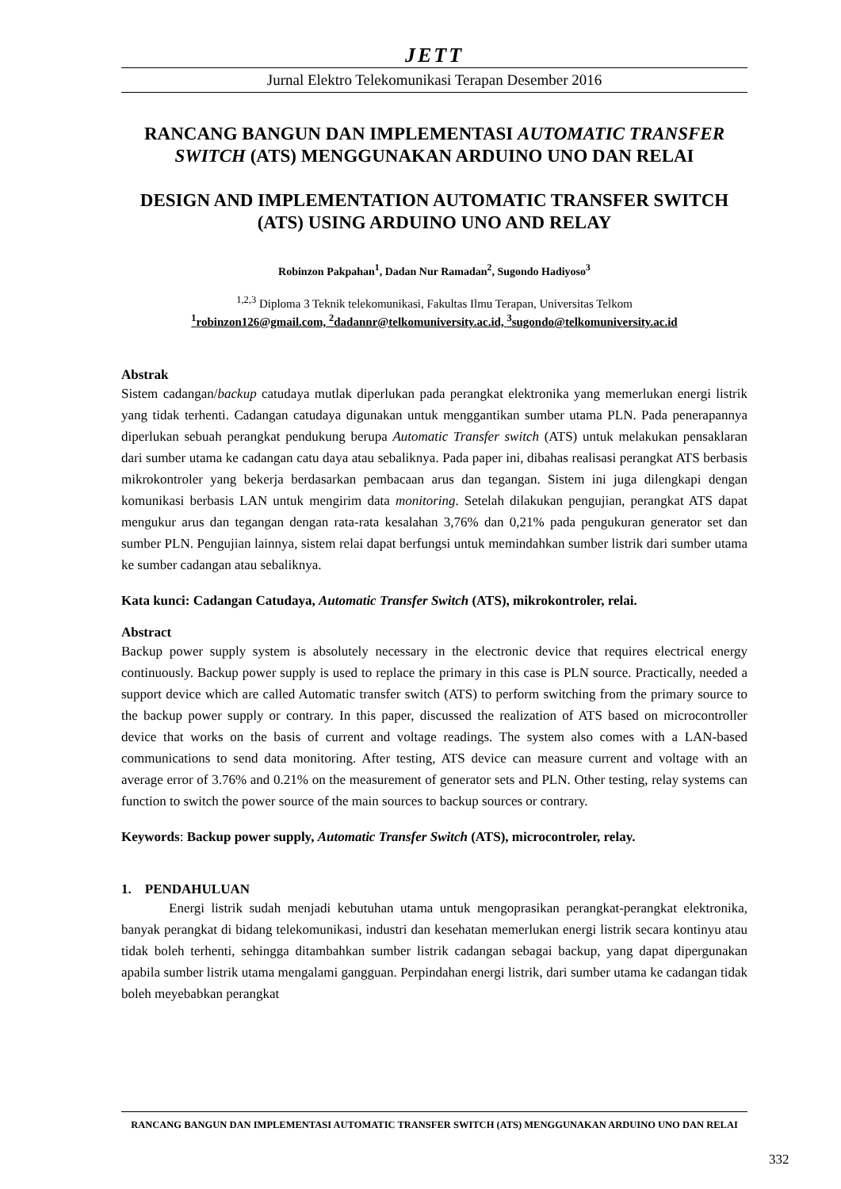JETT
Jurnal Elektro Telekomunikasi Terapan Desember 2016
RANCANG BANGUN DAN IMPLEMENTASI AUTOMATIC TRANSFER SWITCH (ATS) MENGGUNAKAN ARDUINO UNO DAN RELAI
DESIGN AND IMPLEMENTATION AUTOMATIC TRANSFER SWITCH (ATS) USING ARDUINO UNO AND RELAY
Robinzon Pakpahan<sup>1</sup>, Dadan Nur Ramadan<sup>2</sup>, Sugondo Hadiyoso<sup>3</sup>
<sup>1,2,3</sup> Diploma 3 Teknik telekomunikasi, Fakultas Ilmu Terapan, Universitas Telkom
<sup>1</sup> robinzon126@gmail.com, <sup>2</sup>dadannr@telkomuniversity.ac.id, <sup>3</sup>sugondo@telkomuniversity.ac.id
Abstrak
Sistem cadangan/backup catudaya mutlak diperlukan pada perangkat elektronika yang memerlukan energi listrik yang tidak terhenti. Cadangan catudaya digunakan untuk menggantikan sumber utama PLN. Pada penerapannya diperlukan sebuah perangkat pendukung berupa Automatic Transfer switch (ATS) untuk melakukan pensaklaran dari sumber utama ke cadangan catu daya atau sebaliknya. Pada paper ini, dibahas realisasi perangkat ATS berbasis mikrokontroler yang bekerja berdasarkan pembacaan arus dan tegangan. Sistem ini juga dilengkapi dengan komunikasi berbasis LAN untuk mengirim data monitoring. Setelah dilakukan pengujian, perangkat ATS dapat mengukur arus dan tegangan dengan rata-rata kesalahan 3,76% dan 0,21% pada pengukuran generator set dan sumber PLN. Pengujian lainnya, sistem relai dapat berfungsi untuk memindahkan sumber listrik dari sumber utama ke sumber cadangan atau sebaliknya.
Kata kunci: Cadangan Catudaya, Automatic Transfer Switch (ATS), mikrokontroler, relai.
Abstract
Backup power supply system is absolutely necessary in the electronic device that requires electrical energy continuously. Backup power supply is used to replace the primary in this case is PLN source. Practically, needed a support device which are called Automatic transfer switch (ATS) to perform switching from the primary source to the backup power supply or contrary. In this paper, discussed the realization of ATS based on microcontroller device that works on the basis of current and voltage readings. The system also comes with a LAN-based communications to send data monitoring. After testing, ATS device can measure current and voltage with an average error of 3.76% and 0.21% on the measurement of generator sets and PLN. Other testing, relay systems can function to switch the power source of the main sources to backup sources or contrary.
Keywords: Backup power supply, Automatic Transfer Switch (ATS), microcontroler, relay.
1. PENDAHULUAN
Energi listrik sudah menjadi kebutuhan utama untuk mengoprasikan perangkat-perangkat elektronika, banyak perangkat di bidang telekomunikasi, industri dan kesehatan memerlukan energi listrik secara kontinyu atau tidak boleh terhenti, sehingga ditambahkan sumber listrik cadangan sebagai backup, yang dapat dipergunakan apabila sumber listrik utama mengalami gangguan. Perpindahan energi listrik, dari sumber utama ke cadangan tidak boleh meyebabkan perangkat
RANCANG BANGUN DAN IMPLEMENTASI AUTOMATIC TRANSFER SWITCH (ATS) MENGGUNAKAN ARDUINO UNO DAN RELAI
332